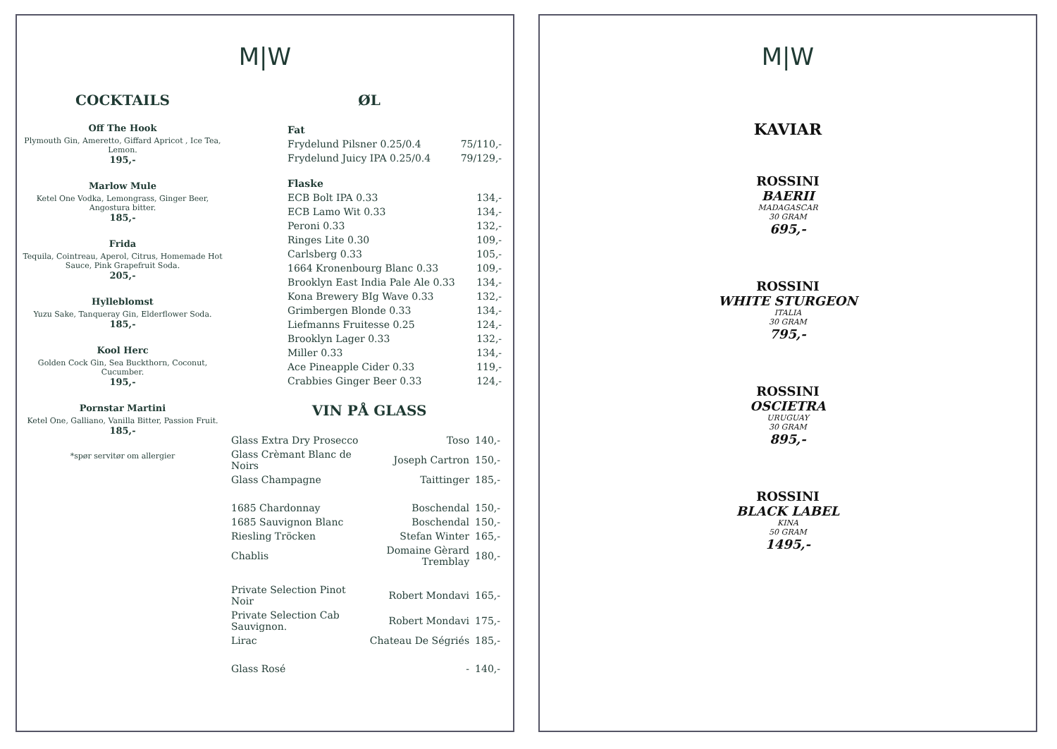M|W
COCKTAILS
Off The Hook
Plymouth Gin, Ameretto, Giffard Apricot , Ice Tea, Lemon.
195,-
Marlow Mule
Ketel One Vodka, Lemongrass, Ginger Beer, Angostura bitter.
185,-
Frida
Tequila, Cointreau, Aperol, Citrus, Homemade Hot Sauce, Pink Grapefruit Soda.
205,-
Hylleblomst
Yuzu Sake, Tanqueray Gin, Elderflower Soda.
185,-
Kool Herc
Golden Cock Gin, Sea Buckthorn, Coconut, Cucumber.
195,-
Pornstar Martini
Ketel One, Galliano, Vanilla Bitter, Passion Fruit.
185,-
*spør servitør om allergier
ØL
| Fat | |
| Frydelund Pilsner 0.25/0.4 | 75/110,- |
| Frydelund Juicy IPA 0.25/0.4 | 79/129,- |
| Flaske | |
| ECB Bolt IPA 0.33 | 134,- |
| ECB Lamo Wit 0.33 | 134,- |
| Peroni 0.33 | 132,- |
| Ringes Lite 0.30 | 109,- |
| Carlsberg 0.33 | 105,- |
| 1664 Kronenbourg Blanc 0.33 | 109,- |
| Brooklyn East India Pale Ale 0.33 | 134,- |
| Kona Brewery BIg Wave 0.33 | 132,- |
| Grimbergen Blonde 0.33 | 134,- |
| Liefmanns Fruitesse 0.25 | 124,- |
| Brooklyn Lager 0.33 | 132,- |
| Miller 0.33 | 134,- |
| Ace Pineapple Cider 0.33 | 119,- |
| Crabbies Ginger Beer 0.33 | 124,- |
VIN PÅ GLASS
| Glass Extra Dry Prosecco | Toso | 140,- |
| Glass Crèmant Blanc de Noirs | Joseph Cartron | 150,- |
| Glass Champagne | Taittinger | 185,- |
| 1685 Chardonnay | Boschendal | 150,- |
| 1685 Sauvignon Blanc | Boschendal | 150,- |
| Riesling Tröcken | Stefan Winter | 165,- |
| Chablis | Domaine Gèrard Tremblay | 180,- |
| Private Selection Pinot Noir | Robert Mondavi | 165,- |
| Private Selection Cab Sauvignon. | Robert Mondavi | 175,- |
| Lirac | Chateau De Ségriés | 185,- |
| Glass Rosé | - | 140,- |
M|W
KAVIAR
ROSSINI
BAERII
MADAGASCAR
30 GRAM
695,-
ROSSINI
WHITE STURGEON
ITALIA
30 GRAM
795,-
ROSSINI
OSCIETRA
URUGUAY
30 GRAM
895,-
ROSSINI
BLACK LABEL
KINA
50 GRAM
1495,-